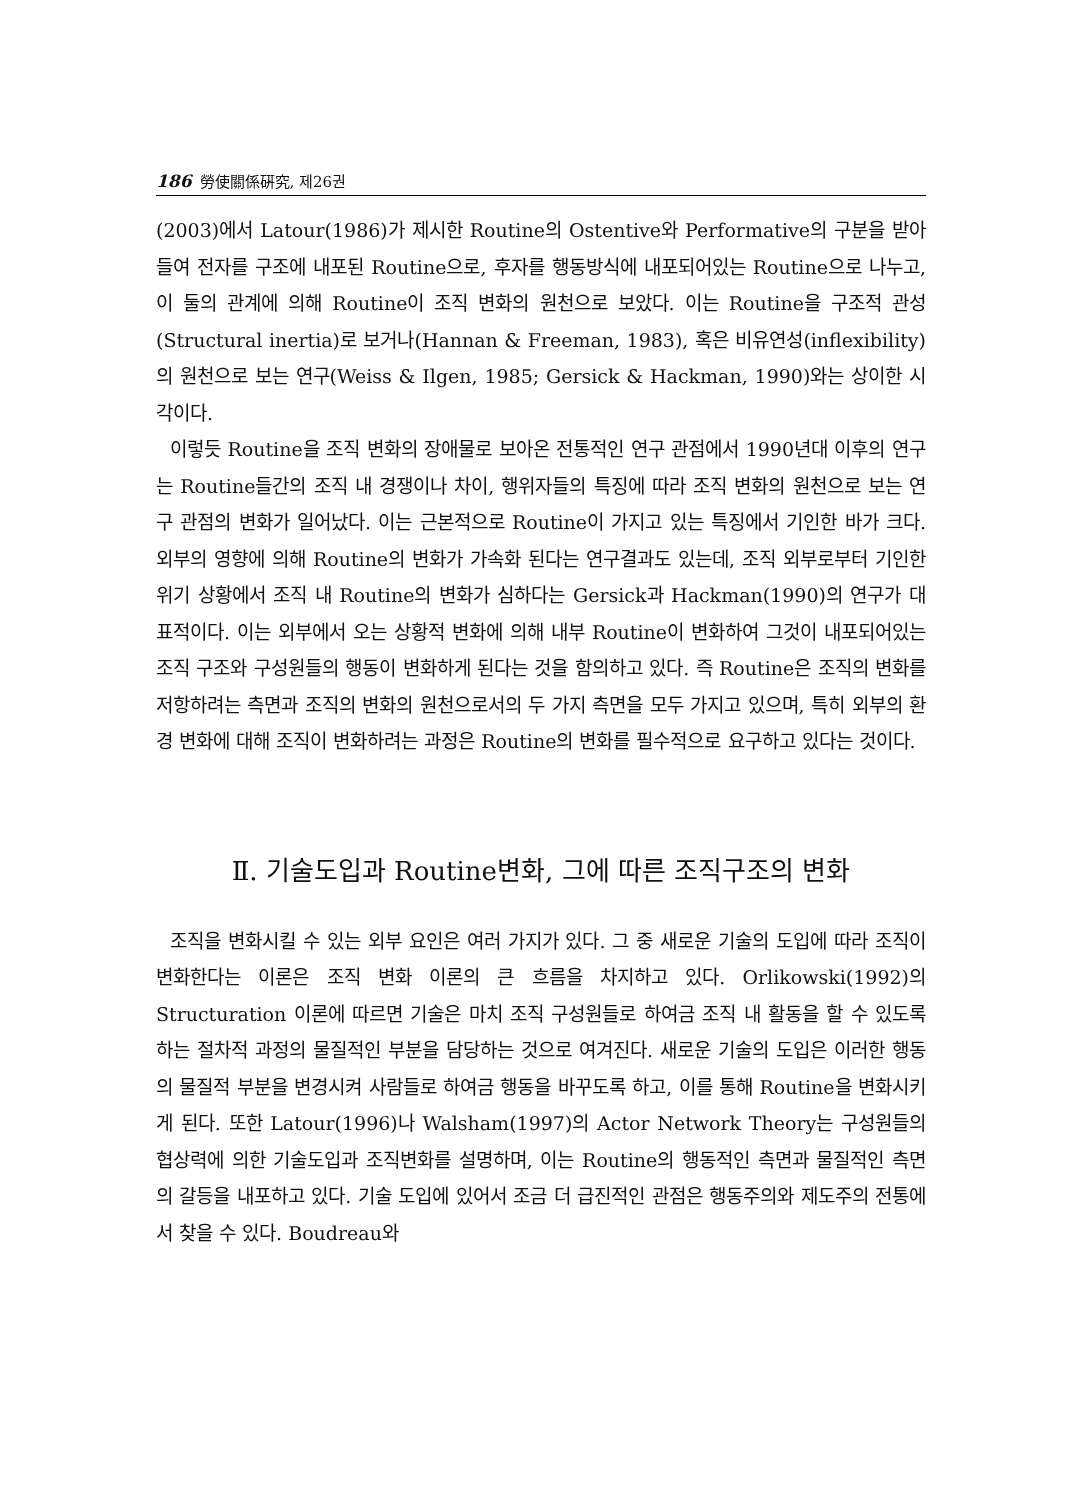186 勞使關係硏究, 제26권
(2003)에서 Latour(1986)가 제시한 Routine의 Ostentive와 Performative의 구분을 받아들여 전자를 구조에 내포된 Routine으로, 후자를 행동방식에 내포되어있는 Routine으로 나누고, 이 둘의 관계에 의해 Routine이 조직 변화의 원천으로 보았다. 이는 Routine을 구조적 관성(Structural inertia)로 보거나(Hannan & Freeman, 1983), 혹은 비유연성(inflexibility)의 원천으로 보는 연구(Weiss & Ilgen, 1985; Gersick & Hackman, 1990)와는 상이한 시각이다.
이렇듯 Routine을 조직 변화의 장애물로 보아온 전통적인 연구 관점에서 1990년대 이후의 연구는 Routine들간의 조직 내 경쟁이나 차이, 행위자들의 특징에 따라 조직 변화의 원천으로 보는 연구 관점의 변화가 일어났다. 이는 근본적으로 Routine이 가지고 있는 특징에서 기인한 바가 크다. 외부의 영향에 의해 Routine의 변화가 가속화 된다는 연구결과도 있는데, 조직 외부로부터 기인한 위기 상황에서 조직 내 Routine의 변화가 심하다는 Gersick과 Hackman(1990)의 연구가 대표적이다. 이는 외부에서 오는 상황적 변화에 의해 내부 Routine이 변화하여 그것이 내포되어있는 조직 구조와 구성원들의 행동이 변화하게 된다는 것을 함의하고 있다. 즉 Routine은 조직의 변화를 저항하려는 측면과 조직의 변화의 원천으로서의 두 가지 측면을 모두 가지고 있으며, 특히 외부의 환경 변화에 대해 조직이 변화하려는 과정은 Routine의 변화를 필수적으로 요구하고 있다는 것이다.
Ⅱ. 기술도입과 Routine변화, 그에 따른 조직구조의 변화
조직을 변화시킬 수 있는 외부 요인은 여러 가지가 있다. 그 중 새로운 기술의 도입에 따라 조직이 변화한다는 이론은 조직 변화 이론의 큰 흐름을 차지하고 있다. Orlikowski(1992)의 Structuration 이론에 따르면 기술은 마치 조직 구성원들로 하여금 조직 내 활동을 할 수 있도록 하는 절차적 과정의 물질적인 부분을 담당하는 것으로 여겨진다. 새로운 기술의 도입은 이러한 행동의 물질적 부분을 변경시켜 사람들로 하여금 행동을 바꾸도록 하고, 이를 통해 Routine을 변화시키게 된다. 또한 Latour(1996)나 Walsham(1997)의 Actor Network Theory는 구성원들의 협상력에 의한 기술도입과 조직변화를 설명하며, 이는 Routine의 행동적인 측면과 물질적인 측면의 갈등을 내포하고 있다. 기술 도입에 있어서 조금 더 급진적인 관점은 행동주의와 제도주의 전통에서 찾을 수 있다. Boudreau와